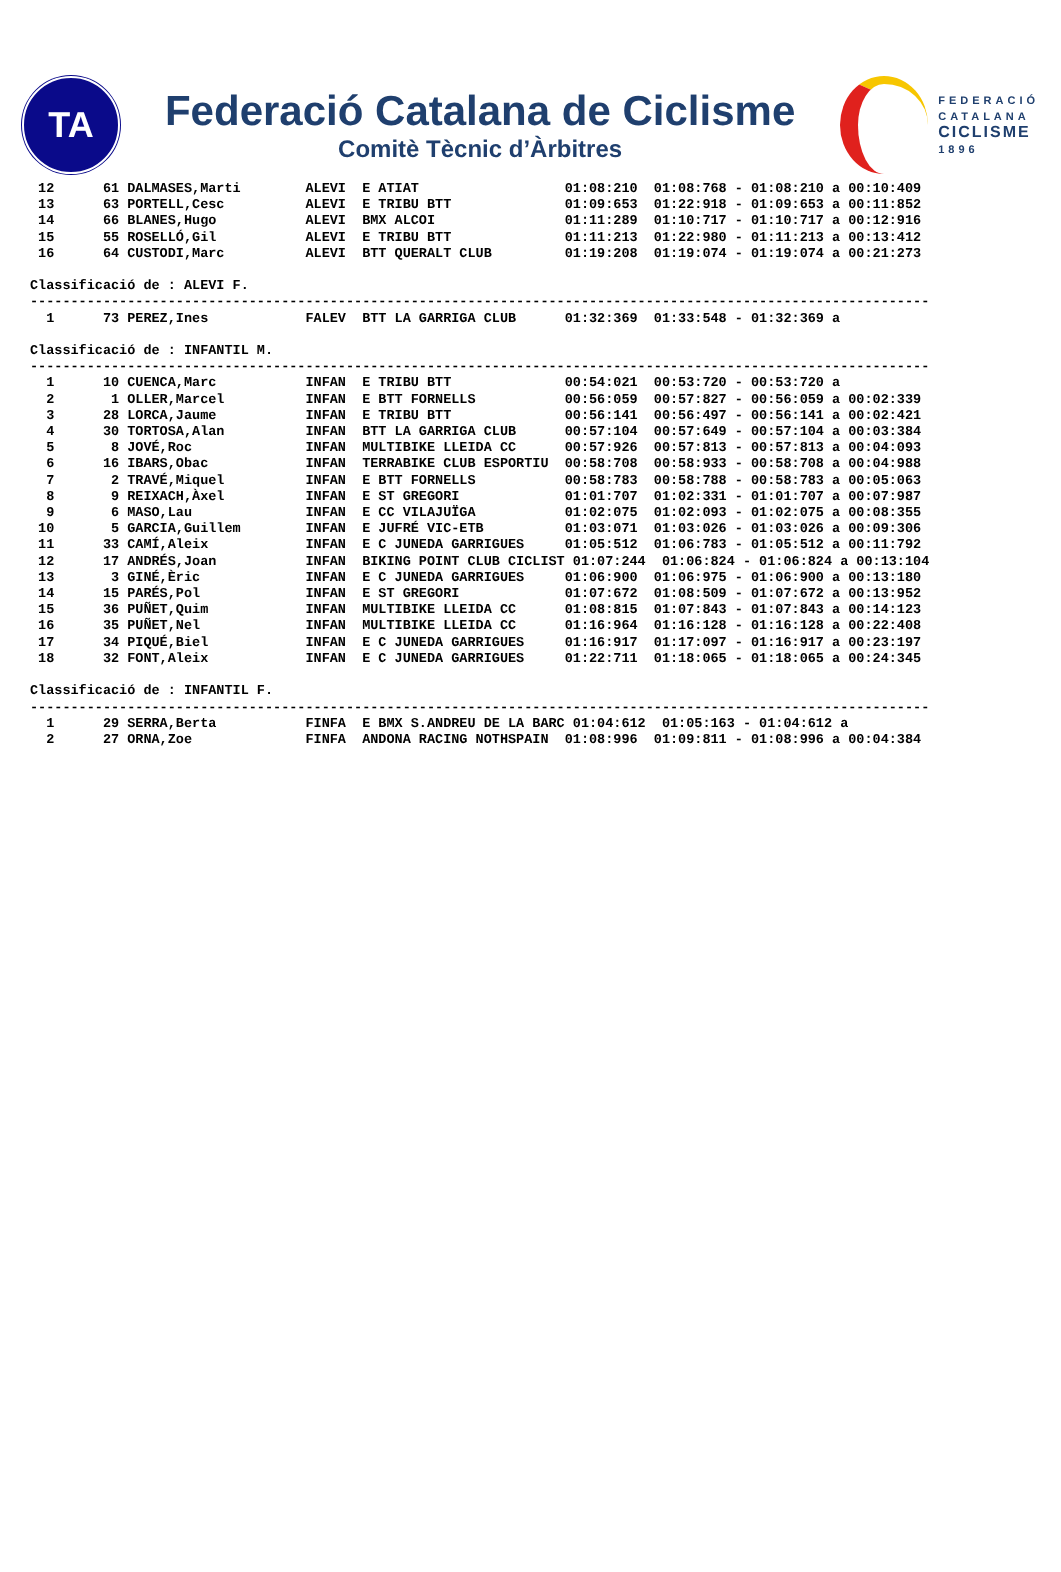TA
Federació Catalana de Ciclisme
Comitè Tècnic d’Àrbitres
FEDERACIÓ
CATALANA
CICLISME
1896
 12      61 DALMASES,Marti        ALEVI  E ATIAT                  01:08:210  01:08:768 - 01:08:210 a 00:10:409
 13      63 PORTELL,Cesc          ALEVI  E TRIBU BTT              01:09:653  01:22:918 - 01:09:653 a 00:11:852
 14      66 BLANES,Hugo           ALEVI  BMX ALCOI                01:11:289  01:10:717 - 01:10:717 a 00:12:916
 15      55 ROSELLÓ,Gil           ALEVI  E TRIBU BTT              01:11:213  01:22:980 - 01:11:213 a 00:13:412
 16      64 CUSTODI,Marc          ALEVI  BTT QUERALT CLUB         01:19:208  01:19:074 - 01:19:074 a 00:21:273

Classificació de : ALEVI F.
---------------------------------------------------------------------------------------------------------------
  1      73 PEREZ,Ines            FALEV  BTT LA GARRIGA CLUB      01:32:369  01:33:548 - 01:32:369 a

Classificació de : INFANTIL M.
---------------------------------------------------------------------------------------------------------------
  1      10 CUENCA,Marc           INFAN  E TRIBU BTT              00:54:021  00:53:720 - 00:53:720 a
  2       1 OLLER,Marcel          INFAN  E BTT FORNELLS           00:56:059  00:57:827 - 00:56:059 a 00:02:339
  3      28 LORCA,Jaume           INFAN  E TRIBU BTT              00:56:141  00:56:497 - 00:56:141 a 00:02:421
  4      30 TORTOSA,Alan          INFAN  BTT LA GARRIGA CLUB      00:57:104  00:57:649 - 00:57:104 a 00:03:384
  5       8 JOVÉ,Roc              INFAN  MULTIBIKE LLEIDA CC      00:57:926  00:57:813 - 00:57:813 a 00:04:093
  6      16 IBARS,Obac            INFAN  TERRABIKE CLUB ESPORTIU  00:58:708  00:58:933 - 00:58:708 a 00:04:988
  7       2 TRAVÉ,Miquel          INFAN  E BTT FORNELLS           00:58:783  00:58:788 - 00:58:783 a 00:05:063
  8       9 REIXACH,Àxel          INFAN  E ST GREGORI             01:01:707  01:02:331 - 01:01:707 a 00:07:987
  9       6 MASO,Lau              INFAN  E CC VILAJUÏGA           01:02:075  01:02:093 - 01:02:075 a 00:08:355
 10       5 GARCIA,Guillem        INFAN  E JUFRÉ VIC-ETB          01:03:071  01:03:026 - 01:03:026 a 00:09:306
 11      33 CAMÍ,Aleix            INFAN  E C JUNEDA GARRIGUES     01:05:512  01:06:783 - 01:05:512 a 00:11:792
 12      17 ANDRÉS,Joan           INFAN  BIKING POINT CLUB CICLIST 01:07:244  01:06:824 - 01:06:824 a 00:13:104
 13       3 GINÉ,Èric             INFAN  E C JUNEDA GARRIGUES     01:06:900  01:06:975 - 01:06:900 a 00:13:180
 14      15 PARÉS,Pol             INFAN  E ST GREGORI             01:07:672  01:08:509 - 01:07:672 a 00:13:952
 15      36 PUÑET,Quim            INFAN  MULTIBIKE LLEIDA CC      01:08:815  01:07:843 - 01:07:843 a 00:14:123
 16      35 PUÑET,Nel             INFAN  MULTIBIKE LLEIDA CC      01:16:964  01:16:128 - 01:16:128 a 00:22:408
 17      34 PIQUÉ,Biel            INFAN  E C JUNEDA GARRIGUES     01:16:917  01:17:097 - 01:16:917 a 00:23:197
 18      32 FONT,Aleix            INFAN  E C JUNEDA GARRIGUES     01:22:711  01:18:065 - 01:18:065 a 00:24:345

Classificació de : INFANTIL F.
---------------------------------------------------------------------------------------------------------------
  1      29 SERRA,Berta           FINFA  E BMX S.ANDREU DE LA BARC 01:04:612  01:05:163 - 01:04:612 a
  2      27 ORNA,Zoe              FINFA  ANDONA RACING NOTHSPAIN  01:08:996  01:09:811 - 01:08:996 a 00:04:384